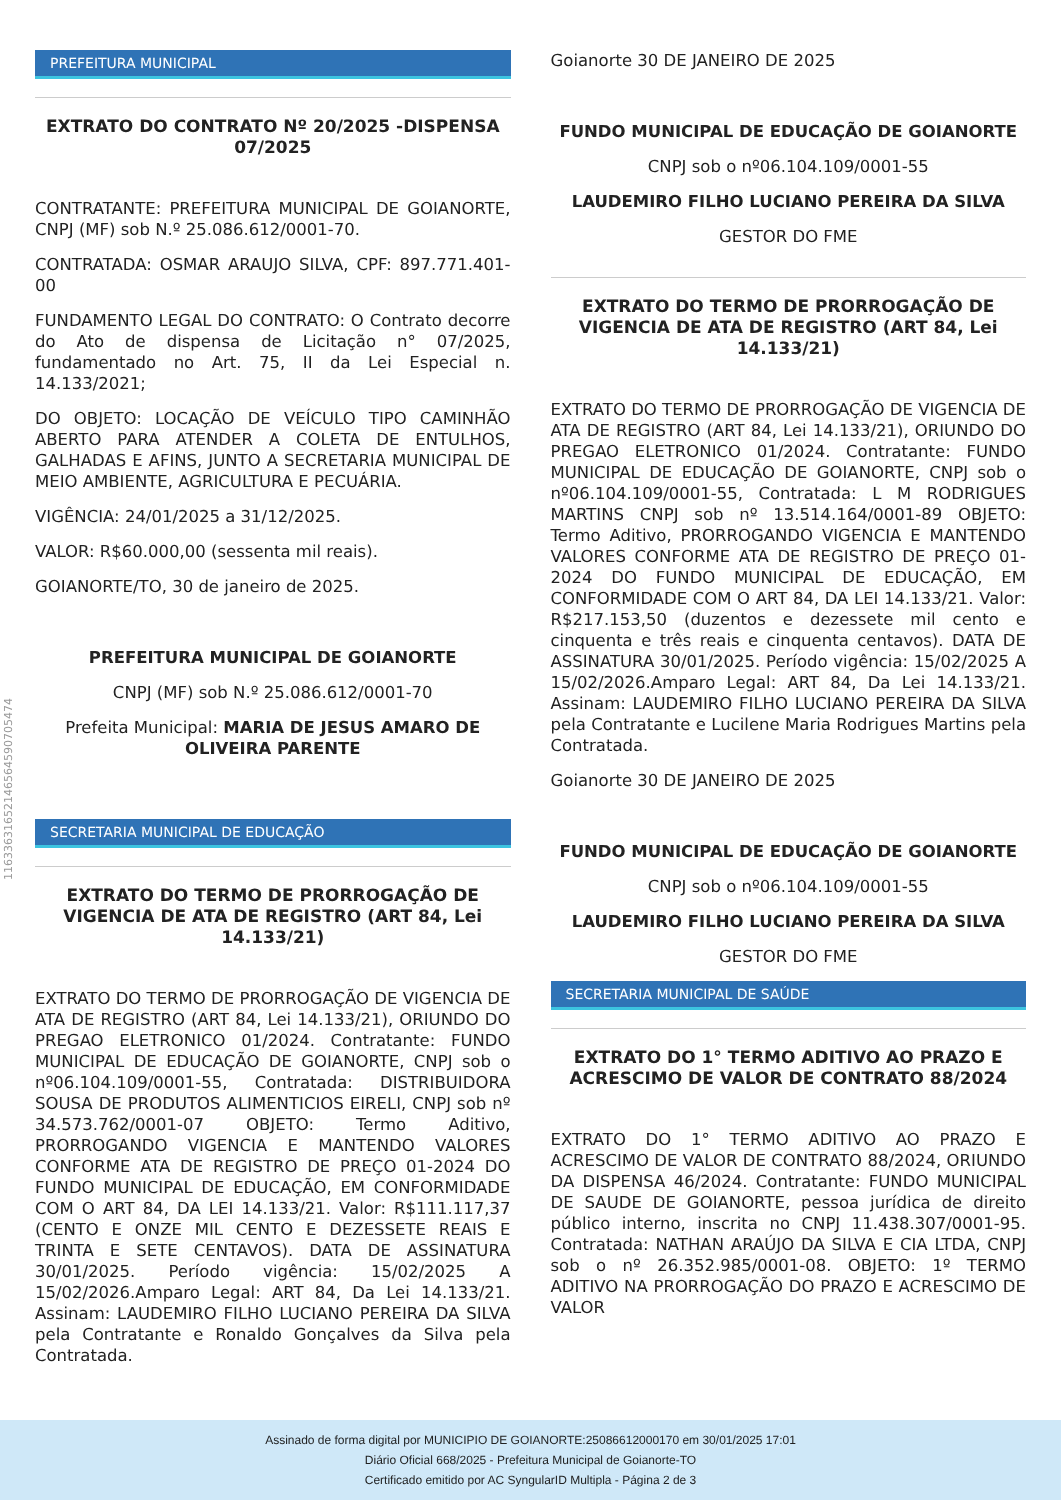11633631652146564590705474
PREFEITURA MUNICIPAL
EXTRATO DO CONTRATO Nº 20/2025 -DISPENSA 07/2025
CONTRATANTE: PREFEITURA MUNICIPAL DE GOIANORTE, CNPJ (MF) sob N.º 25.086.612/0001-70.
CONTRATADA: OSMAR ARAUJO SILVA, CPF: 897.771.401-00
FUNDAMENTO LEGAL DO CONTRATO: O Contrato decorre do Ato de dispensa de Licitação n° 07/2025, fundamentado no Art. 75, II da Lei Especial n. 14.133/2021;
DO OBJETO: LOCAÇÃO DE VEÍCULO TIPO CAMINHÃO ABERTO PARA ATENDER A COLETA DE ENTULHOS, GALHADAS E AFINS, JUNTO A SECRETARIA MUNICIPAL DE MEIO AMBIENTE, AGRICULTURA E PECUÁRIA.
VIGÊNCIA: 24/01/2025 a 31/12/2025.
VALOR: R$60.000,00 (sessenta mil reais).
GOIANORTE/TO, 30 de janeiro de 2025.
PREFEITURA MUNICIPAL DE GOIANORTE
CNPJ (MF) sob N.º 25.086.612/0001-70
Prefeita Municipal: MARIA DE JESUS AMARO DE OLIVEIRA PARENTE
SECRETARIA MUNICIPAL DE EDUCAÇÃO
EXTRATO DO TERMO DE PRORROGAÇÃO DE VIGENCIA DE ATA DE REGISTRO (ART 84, Lei 14.133/21)
EXTRATO DO TERMO DE PRORROGAÇÃO DE VIGENCIA DE ATA DE REGISTRO (ART 84, Lei 14.133/21), ORIUNDO DO PREGAO ELETRONICO 01/2024. Contratante: FUNDO MUNICIPAL DE EDUCAÇÃO DE GOIANORTE, CNPJ sob o nº06.104.109/0001-55, Contratada: DISTRIBUIDORA SOUSA DE PRODUTOS ALIMENTICIOS EIRELI, CNPJ sob nº 34.573.762/0001-07 OBJETO: Termo Aditivo, PRORROGANDO VIGENCIA E MANTENDO VALORES CONFORME ATA DE REGISTRO DE PREÇO 01-2024 DO FUNDO MUNICIPAL DE EDUCAÇÃO, EM CONFORMIDADE COM O ART 84, DA LEI 14.133/21. Valor: R$111.117,37 (CENTO E ONZE MIL CENTO E DEZESSETE REAIS E TRINTA E SETE CENTAVOS). DATA DE ASSINATURA 30/01/2025. Período vigência: 15/02/2025 A 15/02/2026.Amparo Legal: ART 84, Da Lei 14.133/21. Assinam: LAUDEMIRO FILHO LUCIANO PEREIRA DA SILVA pela Contratante e Ronaldo Gonçalves da Silva pela Contratada.
Goianorte 30 DE JANEIRO DE 2025
FUNDO MUNICIPAL DE EDUCAÇÃO DE GOIANORTE
CNPJ sob o nº06.104.109/0001-55
LAUDEMIRO FILHO LUCIANO PEREIRA DA SILVA
GESTOR DO FME
EXTRATO DO TERMO DE PRORROGAÇÃO DE VIGENCIA DE ATA DE REGISTRO (ART 84, Lei 14.133/21)
EXTRATO DO TERMO DE PRORROGAÇÃO DE VIGENCIA DE ATA DE REGISTRO (ART 84, Lei 14.133/21), ORIUNDO DO PREGAO ELETRONICO 01/2024. Contratante: FUNDO MUNICIPAL DE EDUCAÇÃO DE GOIANORTE, CNPJ sob o nº06.104.109/0001-55, Contratada: L M RODRIGUES MARTINS CNPJ sob nº 13.514.164/0001-89 OBJETO: Termo Aditivo, PRORROGANDO VIGENCIA E MANTENDO VALORES CONFORME ATA DE REGISTRO DE PREÇO 01-2024 DO FUNDO MUNICIPAL DE EDUCAÇÃO, EM CONFORMIDADE COM O ART 84, DA LEI 14.133/21. Valor: R$217.153,50 (duzentos e dezessete mil cento e cinquenta e três reais e cinquenta centavos). DATA DE ASSINATURA 30/01/2025. Período vigência: 15/02/2025 A 15/02/2026.Amparo Legal: ART 84, Da Lei 14.133/21. Assinam: LAUDEMIRO FILHO LUCIANO PEREIRA DA SILVA pela Contratante e Lucilene Maria Rodrigues Martins pela Contratada.
Goianorte 30 DE JANEIRO DE 2025
FUNDO MUNICIPAL DE EDUCAÇÃO DE GOIANORTE
CNPJ sob o nº06.104.109/0001-55
LAUDEMIRO FILHO LUCIANO PEREIRA DA SILVA
GESTOR DO FME
SECRETARIA MUNICIPAL DE SAÚDE
EXTRATO DO 1° TERMO ADITIVO AO PRAZO E ACRESCIMO DE VALOR DE CONTRATO 88/2024
EXTRATO DO 1° TERMO ADITIVO AO PRAZO E ACRESCIMO DE VALOR DE CONTRATO 88/2024, ORIUNDO DA DISPENSA 46/2024. Contratante: FUNDO MUNICIPAL DE SAUDE DE GOIANORTE, pessoa jurídica de direito público interno, inscrita no CNPJ 11.438.307/0001-95. Contratada: NATHAN ARAÚJO DA SILVA E CIA LTDA, CNPJ sob o nº 26.352.985/0001-08. OBJETO: 1º TERMO ADITIVO NA PRORROGAÇÃO DO PRAZO E ACRESCIMO DE VALOR
Assinado de forma digital por MUNICIPIO DE GOIANORTE:25086612000170 em 30/01/2025 17:01
Diário Oficial 668/2025 - Prefeitura Municipal de Goianorte-TO
Certificado emitido por AC SyngularID Multipla - Página 2 de 3